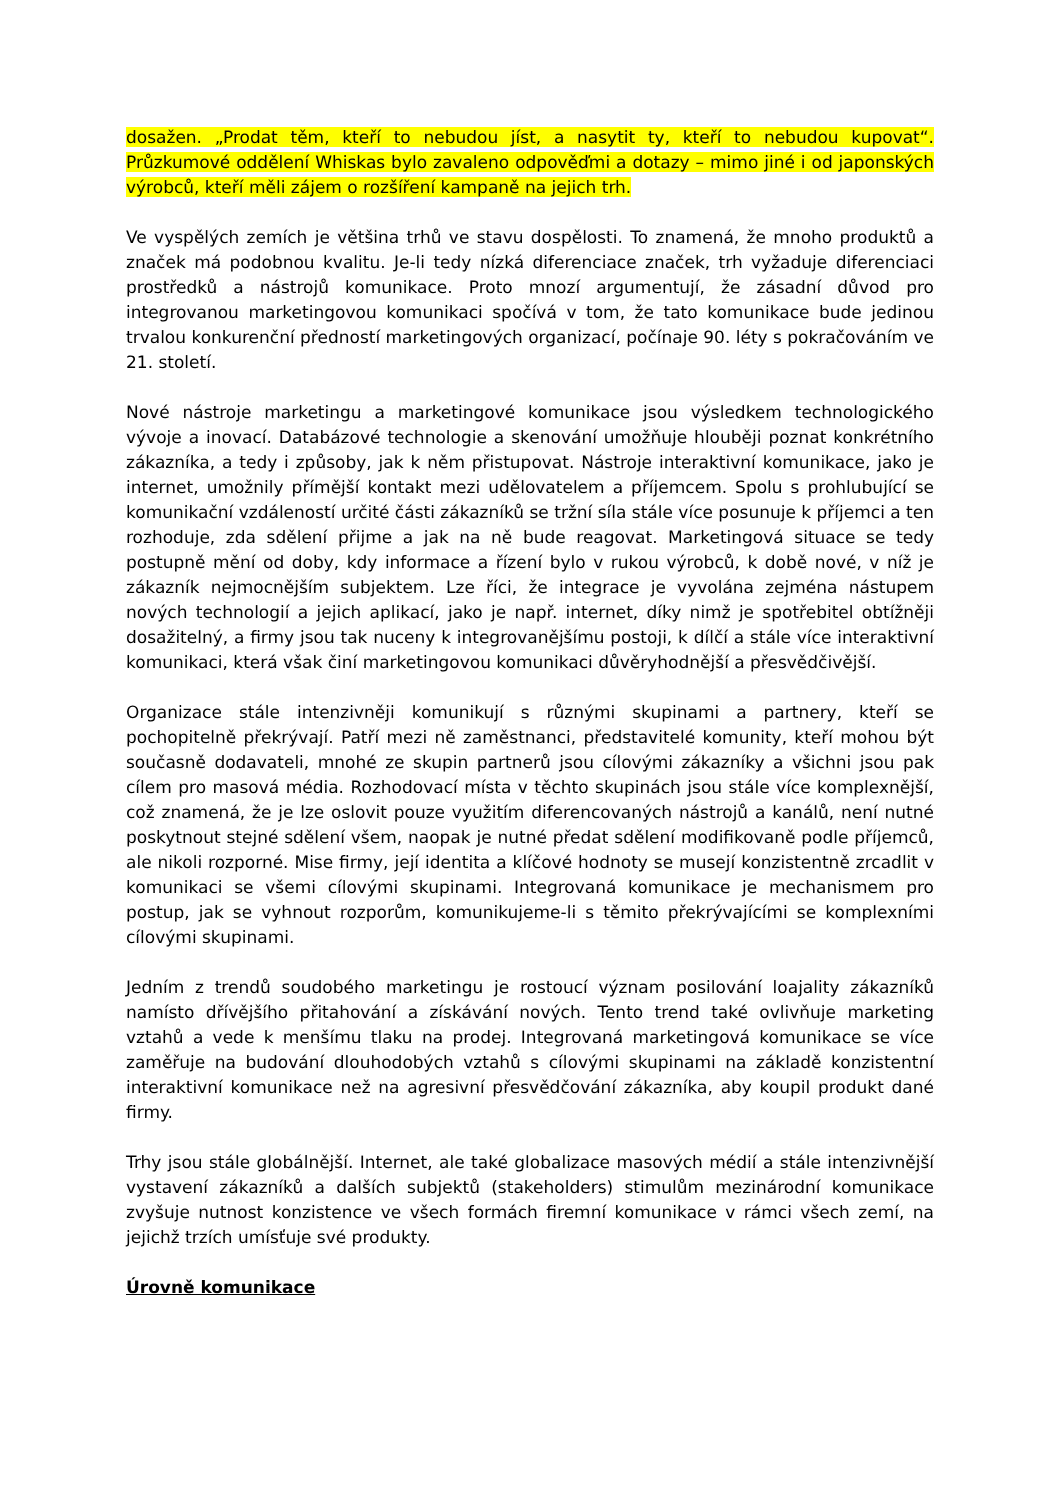dosažen. „Prodat těm, kteří to nebudou jíst, a nasytit ty, kteří to nebudou kupovat“. Průzkumové oddělení Whiskas bylo zavaleno odpověďmi a dotazy – mimo jiné i od japonských výrobců, kteří měli zájem o rozšíření kampaně na jejich trh.
Ve vyspělých zemích je většina trhů ve stavu dospělosti. To znamená, že mnoho produktů a značek má podobnou kvalitu. Je-li tedy nízká diferenciace značek, trh vyžaduje diferenciaci prostředků a nástrojů komunikace. Proto mnozí argumentují, že zásadní důvod pro integrovanou marketingovou komunikaci spočívá v tom, že tato komunikace bude jedinou trvalou konkurenční předností marketingových organizací, počínaje 90. léty s pokračováním ve 21. století.
Nové nástroje marketingu a marketingové komunikace jsou výsledkem technologického vývoje a inovací. Databázové technologie a skenování umožňuje hlouběji poznat konkrétního zákazníka, a tedy i způsoby, jak k něm přistupovat. Nástroje interaktivní komunikace, jako je internet, umožnily přímější kontakt mezi udělovatelem a příjemcem. Spolu s prohlubující se komunikační vzdáleností určité části zákazníků se tržní síla stále více posunuje k příjemci a ten rozhoduje, zda sdělení přijme a jak na ně bude reagovat. Marketingová situace se tedy postupně mění od doby, kdy informace a řízení bylo v rukou výrobců, k době nové, v níž je zákazník nejmocnějším subjektem. Lze říci, že integrace je vyvolána zejména nástupem nových technologií a jejich aplikací, jako je např. internet, díky nimž je spotřebitel obtížněji dosažitelný, a firmy jsou tak nuceny k integrovanějšímu postoji, k dílčí a stále více interaktivní komunikaci, která však činí marketingovou komunikaci důvěryhodnější a přesvědčivější.
Organizace stále intenzivněji komunikují s různými skupinami a partnery, kteří se pochopitelně překrývají. Patří mezi ně zaměstnanci, představitelé komunity, kteří mohou být současně dodavateli, mnohé ze skupin partnerů jsou cílovými zákazníky a všichni jsou pak cílem pro masová média. Rozhodovací místa v těchto skupinách jsou stále více komplexnější, což znamená, že je lze oslovit pouze využitím diferencovaných nástrojů a kanálů, není nutné poskytnout stejné sdělení všem, naopak je nutné předat sdělení modifikovaně podle příjemců, ale nikoli rozporné. Mise firmy, její identita a klíčové hodnoty se musejí konzistentně zrcadlit v komunikaci se všemi cílovými skupinami. Integrovaná komunikace je mechanismem pro postup, jak se vyhnout rozporům, komunikujeme-li s těmito překrývajícími se komplexními cílovými skupinami.
Jedním z trendů soudobého marketingu je rostoucí význam posilování loajality zákazníků namísto dřívějšího přitahování a získávání nových. Tento trend také ovlivňuje marketing vztahů a vede k menšímu tlaku na prodej. Integrovaná marketingová komunikace se více zaměřuje na budování dlouhodobých vztahů s cílovými skupinami na základě konzistentní interaktivní komunikace než na agresivní přesvědčování zákazníka, aby koupil produkt dané firmy.
Trhy jsou stále globálnější. Internet, ale také globalizace masových médií a stále intenzivnější vystavení zákazníků a dalších subjektů (stakeholders) stimulům mezinárodní komunikace zvyšuje nutnost konzistence ve všech formách firemní komunikace v rámci všech zemí, na jejichž trzích umísťuje své produkty.
Úrovně komunikace